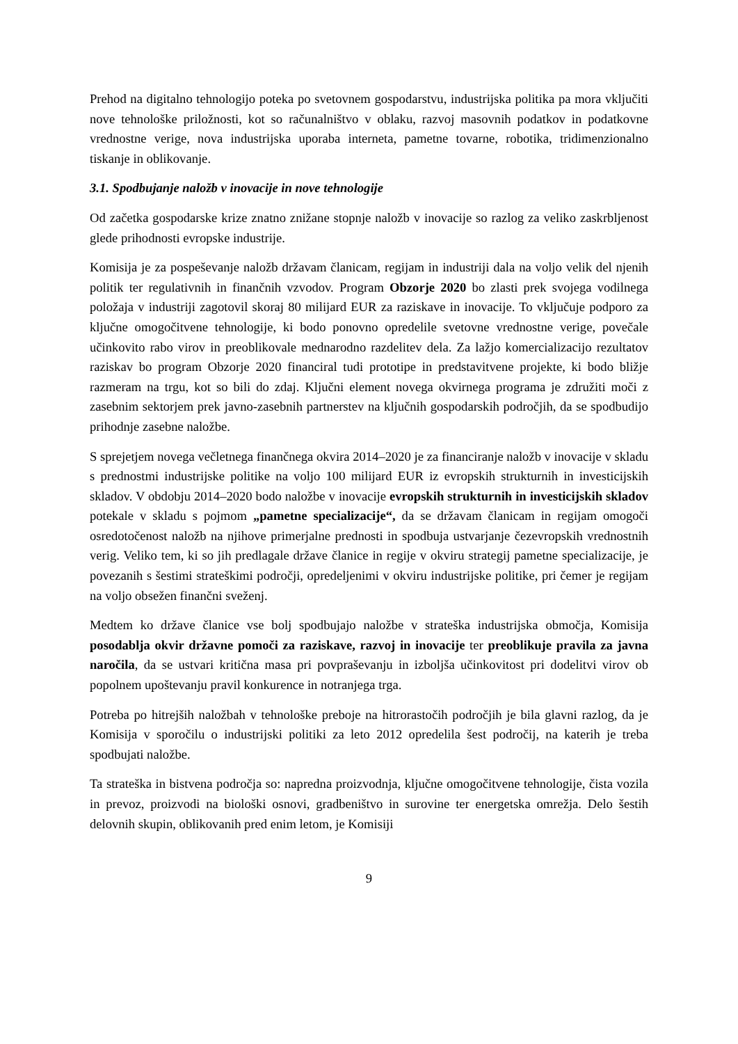Prehod na digitalno tehnologijo poteka po svetovnem gospodarstvu, industrijska politika pa mora vključiti nove tehnološke priložnosti, kot so računalništvo v oblaku, razvoj masovnih podatkov in podatkovne vrednostne verige, nova industrijska uporaba interneta, pametne tovarne, robotika, tridimenzionalno tiskanje in oblikovanje.
3.1. Spodbujanje naložb v inovacije in nove tehnologije
Od začetka gospodarske krize znatno znižane stopnje naložb v inovacije so razlog za veliko zaskrbljenost glede prihodnosti evropske industrije.
Komisija je za pospeševanje naložb državam članicam, regijam in industriji dala na voljo velik del njenih politik ter regulativnih in finančnih vzvodov. Program Obzorje 2020 bo zlasti prek svojega vodilnega položaja v industriji zagotovil skoraj 80 milijard EUR za raziskave in inovacije. To vključuje podporo za ključne omogočitvene tehnologije, ki bodo ponovno opredelile svetovne vrednostne verige, povečale učinkovito rabo virov in preoblikovale mednarodno razdelitev dela. Za lažjo komercializacijo rezultatov raziskav bo program Obzorje 2020 financiral tudi prototipe in predstavitvene projekte, ki bodo bližje razmeram na trgu, kot so bili do zdaj. Ključni element novega okvirnega programa je združiti moči z zasebnim sektorjem prek javno-zasebnih partnerstev na ključnih gospodarskih področjih, da se spodbudijo prihodnje zasebne naložbe.
S sprejetjem novega večletnega finančnega okvira 2014–2020 je za financiranje naložb v inovacije v skladu s prednostmi industrijske politike na voljo 100 milijard EUR iz evropskih strukturnih in investicijskih skladov. V obdobju 2014–2020 bodo naložbe v inovacije evropskih strukturnih in investicijskih skladov potekale v skladu s pojmom „pametne specializacije“, da se državam članicam in regijam omogoči osredotočenost naložb na njihove primerjalne prednosti in spodbuja ustvarjanje čezevropskih vrednostnih verig. Veliko tem, ki so jih predlagale države članice in regije v okviru strategij pametne specializacije, je povezanih s šestimi strateškimi področji, opredeljenimi v okviru industrijske politike, pri čemer je regijam na voljo obsežen finančni sveženj.
Medtem ko države članice vse bolj spodbujajo naložbe v strateška industrijska območja, Komisija posodablja okvir državne pomoči za raziskave, razvoj in inovacije ter preoblikuje pravila za javna naročila, da se ustvari kritična masa pri povpraševanju in izboljša učinkovitost pri dodelitvi virov ob popolnem upoštevanju pravil konkurence in notranjega trga.
Potreba po hitrejših naložbah v tehnološke preboje na hitrorastočih področjih je bila glavni razlog, da je Komisija v sporočilu o industrijski politiki za leto 2012 opredelila šest področij, na katerih je treba spodbujati naložbe.
Ta strateška in bistvena področja so: napredna proizvodnja, ključne omogočitvene tehnologije, čista vozila in prevoz, proizvodi na biološki osnovi, gradbeništvo in surovine ter energetska omrežja. Delo šestih delovnih skupin, oblikovanih pred enim letom, je Komisiji
9